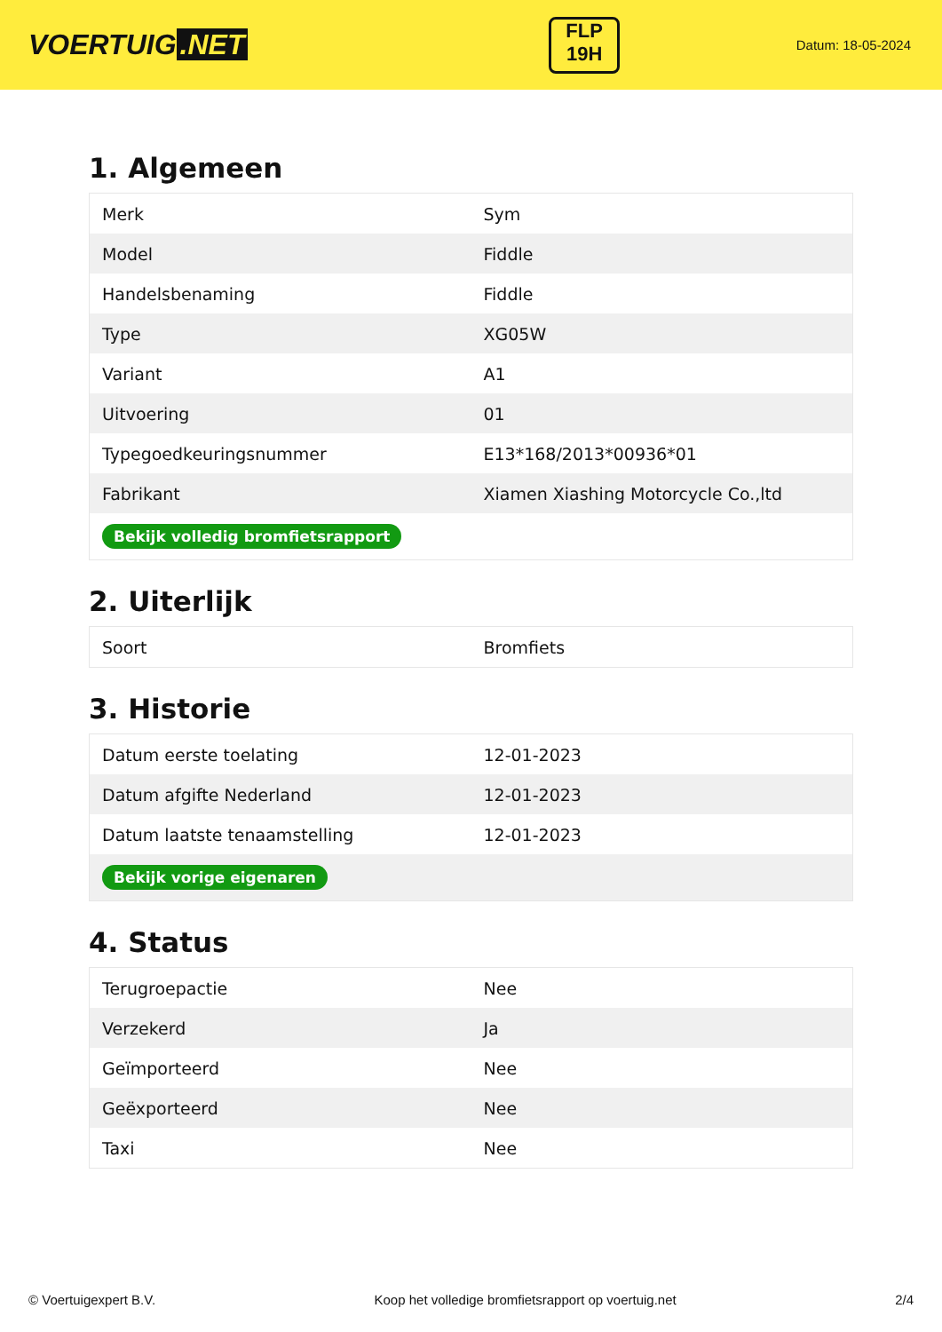VOERTUIG.NET
FLP
19H
Datum: 18-05-2024
1. Algemeen
| Merk | Sym |
| Model | Fiddle |
| Handelsbenaming | Fiddle |
| Type | XG05W |
| Variant | A1 |
| Uitvoering | 01 |
| Typegoedkeuringsnummer | E13*168/2013*00936*01 |
| Fabrikant | Xiamen Xiashing Motorcycle Co.,ltd |
| Bekijk volledig bromfietsrapport | |
2. Uiterlijk
| Soort | Bromfiets |
3. Historie
| Datum eerste toelating | 12-01-2023 |
| Datum afgifte Nederland | 12-01-2023 |
| Datum laatste tenaamstelling | 12-01-2023 |
| Bekijk vorige eigenaren | |
4. Status
| Terugroepactie | Nee |
| Verzekerd | Ja |
| Geïmporteerd | Nee |
| Geëxporteerd | Nee |
| Taxi | Nee |
© Voertuigexpert B.V. Koop het volledige bromfietsrapport op voertuig.net 2/4